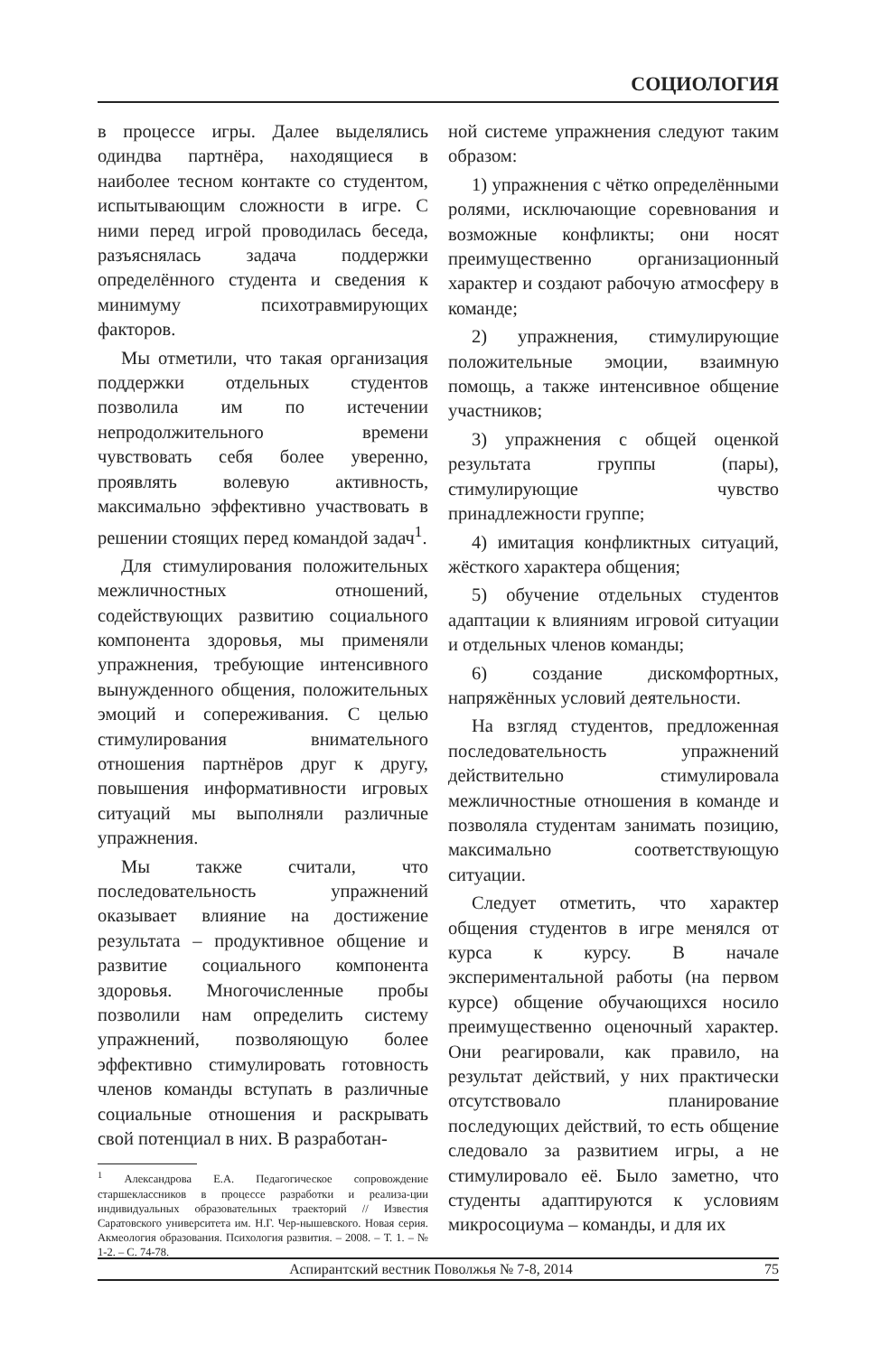СОЦИОЛОГИЯ
в процессе игры. Далее выделялись одиндва партнёра, находящиеся в наиболее тесном контакте со студентом, испытывающим сложности в игре. С ними перед игрой проводилась беседа, разъяснялась задача поддержки определённого студента и сведения к минимуму психотравмирующих факторов.
Мы отметили, что такая организация поддержки отдельных студентов позволила им по истечении непродолжительного времени чувствовать себя более уверенно, проявлять волевую активность, максимально эффективно участвовать в решении стоящих перед командой задач<sup>1</sup>.
Для стимулирования положительных межличностных отношений, содействующих развитию социального компонента здоровья, мы применяли упражнения, требующие интенсивного вынужденного общения, положительных эмоций и сопереживания. С целью стимулирования внимательного отношения партнёров друг к другу, повышения информативности игровых ситуаций мы выполняли различные упражнения.
Мы также считали, что последовательность упражнений оказывает влияние на достижение результата – продуктивное общение и развитие социального компонента здоровья. Многочисленные пробы позволили нам определить систему упражнений, позволяющую более эффективно стимулировать готовность членов команды вступать в различные социальные отношения и раскрывать свой потенциал в них. В разработан-
<sup>1</sup> Александрова Е.А. Педагогическое сопровождение старшеклассников в процессе разработки и реализа-ции индивидуальных образовательных траекторий // Известия Саратовского университета им. Н.Г. Чер-нышевского. Новая серия. Акмеология образования. Психология развития. – 2008. – Т. 1. – № 1-2. – С. 74-78.
ной системе упражнения следуют таким образом:
1) упражнения с чётко определёнными ролями, исключающие соревнования и возможные конфликты; они носят преимущественно организационный характер и создают рабочую атмосферу в команде;
2) упражнения, стимулирующие положительные эмоции, взаимную помощь, а также интенсивное общение участников;
3) упражнения с общей оценкой результата группы (пары), стимулирующие чувство принадлежности группе;
4) имитация конфликтных ситуаций, жёсткого характера общения;
5) обучение отдельных студентов адаптации к влияниям игровой ситуации и отдельных членов команды;
6) создание дискомфортных, напряжённых условий деятельности.
На взгляд студентов, предложенная последовательность упражнений действительно стимулировала межличностные отношения в команде и позволяла студентам занимать позицию, максимально соответствующую ситуации.
Следует отметить, что характер общения студентов в игре менялся от курса к курсу. В начале экспериментальной работы (на первом курсе) общение обучающихся носило преимущественно оценочный характер. Они реагировали, как правило, на результат действий, у них практически отсутствовало планирование последующих действий, то есть общение следовало за развитием игры, а не стимулировало её. Было заметно, что студенты адаптируются к условиям микросоциума – команды, и для их
Аспирантский вестник Поволжья № 7-8, 2014 75